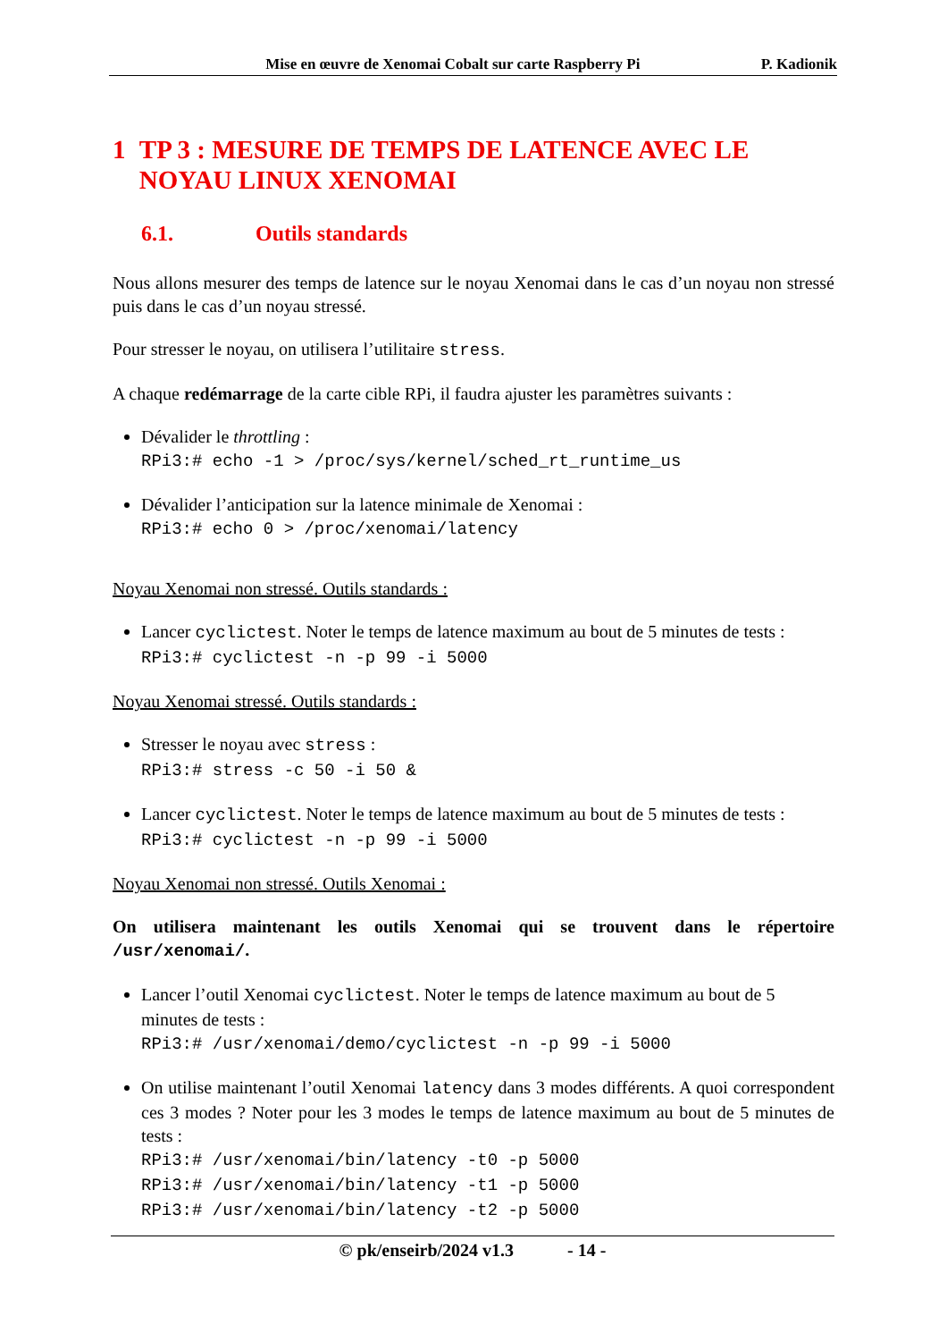Mise en œuvre de Xenomai Cobalt sur carte Raspberry Pi P. Kadionik
1 TP 3 : MESURE DE TEMPS DE LATENCE AVEC LE NOYAU LINUX XENOMAI
6.1. Outils standards
Nous allons mesurer des temps de latence sur le noyau Xenomai dans le cas d’un noyau non stressé puis dans le cas d’un noyau stressé.
Pour stresser le noyau, on utilisera l’utilitaire stress.
A chaque redémarrage de la carte cible RPi, il faudra ajuster les paramètres suivants :
Dévalider le throttling :
RPi3:# echo -1 > /proc/sys/kernel/sched_rt_runtime_us
Dévalider l’anticipation sur la latence minimale de Xenomai :
RPi3:# echo 0 > /proc/xenomai/latency
Noyau Xenomai non stressé. Outils standards :
Lancer cyclictest. Noter le temps de latence maximum au bout de 5 minutes de tests :
RPi3:# cyclictest -n -p 99 -i 5000
Noyau Xenomai stressé. Outils standards :
Stresser le noyau avec stress :
RPi3:# stress -c 50 -i 50 &
Lancer cyclictest. Noter le temps de latence maximum au bout de 5 minutes de tests :
RPi3:# cyclictest -n -p 99 -i 5000
Noyau Xenomai non stressé. Outils Xenomai :
On utilisera maintenant les outils Xenomai qui se trouvent dans le répertoire /usr/xenomai/.
Lancer l’outil Xenomai cyclictest. Noter le temps de latence maximum au bout de 5 minutes de tests :
RPi3:# /usr/xenomai/demo/cyclictest -n -p 99 -i 5000
On utilise maintenant l’outil Xenomai latency dans 3 modes différents. A quoi correspondent ces 3 modes ? Noter pour les 3 modes le temps de latence maximum au bout de 5 minutes de tests :
RPi3:# /usr/xenomai/bin/latency -t0 -p 5000
RPi3:# /usr/xenomai/bin/latency -t1 -p 5000
RPi3:# /usr/xenomai/bin/latency -t2 -p 5000
© pk/enseirb/2024 v1.3 - 14 -